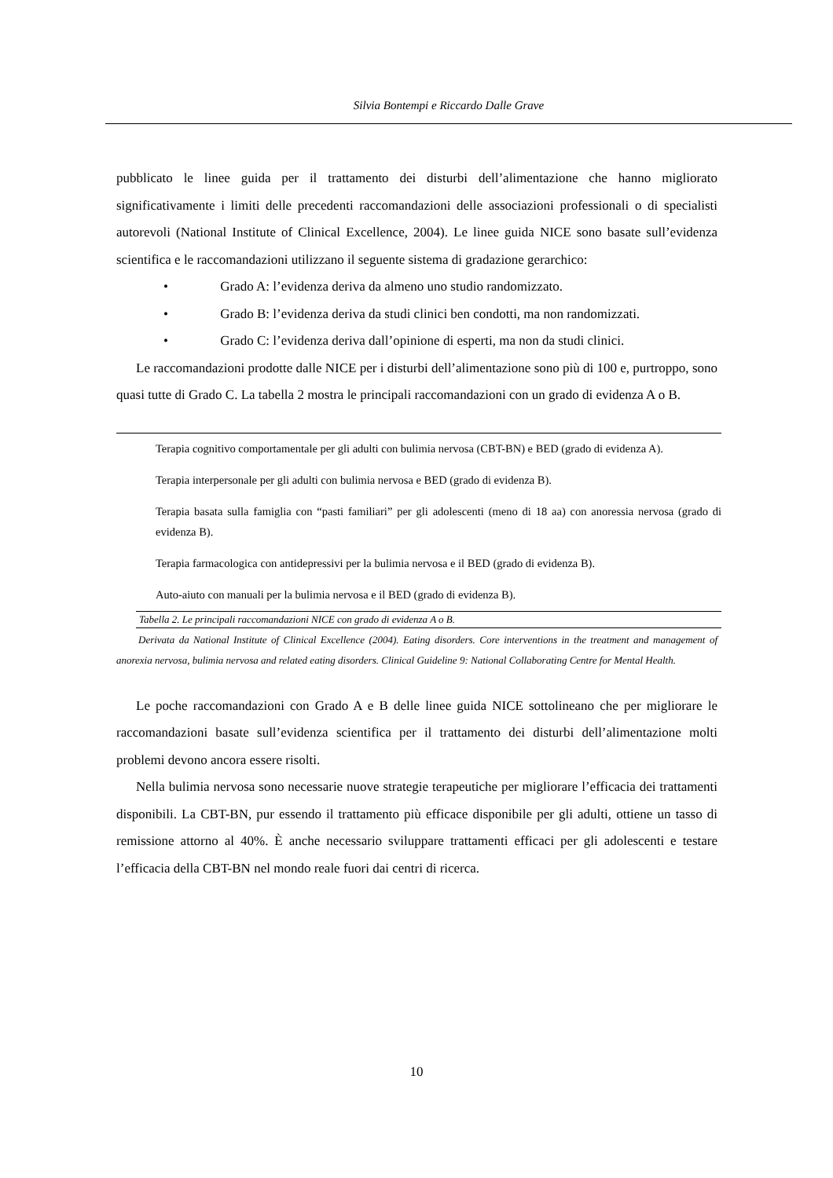Silvia Bontempi e Riccardo Dalle Grave
pubblicato le linee guida per il trattamento dei disturbi dell’alimentazione che hanno migliorato significativamente i limiti delle precedenti raccomandazioni delle associazioni professionali o di specialisti autorevoli (National Institute of Clinical Excellence, 2004). Le linee guida NICE sono basate sull’evidenza scientifica e le raccomandazioni utilizzano il seguente sistema di gradazione gerarchico:
• Grado A: l’evidenza deriva da almeno uno studio randomizzato.
• Grado B: l’evidenza deriva da studi clinici ben condotti, ma non randomizzati.
• Grado C: l’evidenza deriva dall’opinione di esperti, ma non da studi clinici.
Le raccomandazioni prodotte dalle NICE per i disturbi dell’alimentazione sono più di 100 e, purtroppo, sono quasi tutte di Grado C. La tabella 2 mostra le principali raccomandazioni con un grado di evidenza A o B.
| Terapia cognitivo comportamentale per gli adulti con bulimia nervosa (CBT-BN) e BED (grado di evidenza A). |
| Terapia interpersonale per gli adulti con bulimia nervosa e BED (grado di evidenza B). |
| Terapia basata sulla famiglia con “pasti familiari” per gli adolescenti (meno di 18 aa) con anoressia nervosa (grado di evidenza B). |
| Terapia farmacologica con antidepressivi per la bulimia nervosa e il BED (grado di evidenza B). |
| Auto-aiuto con manuali per la bulimia nervosa e il BED (grado di evidenza B). |
Tabella 2. Le principali raccomandazioni NICE con grado di evidenza A o B.
Derivata da National Institute of Clinical Excellence (2004). Eating disorders. Core interventions in the treatment and management of anorexia nervosa, bulimia nervosa and related eating disorders. Clinical Guideline 9: National Collaborating Centre for Mental Health.
Le poche raccomandazioni con Grado A e B delle linee guida NICE sottolineano che per migliorare le raccomandazioni basate sull’evidenza scientifica per il trattamento dei disturbi dell’alimentazione molti problemi devono ancora essere risolti.
Nella bulimia nervosa sono necessarie nuove strategie terapeutiche per migliorare l’efficacia dei trattamenti disponibili. La CBT-BN, pur essendo il trattamento più efficace disponibile per gli adulti, ottiene un tasso di remissione attorno al 40%. È anche necessario sviluppare trattamenti efficaci per gli adolescenti e testare l’efficacia della CBT-BN nel mondo reale fuori dai centri di ricerca.
10